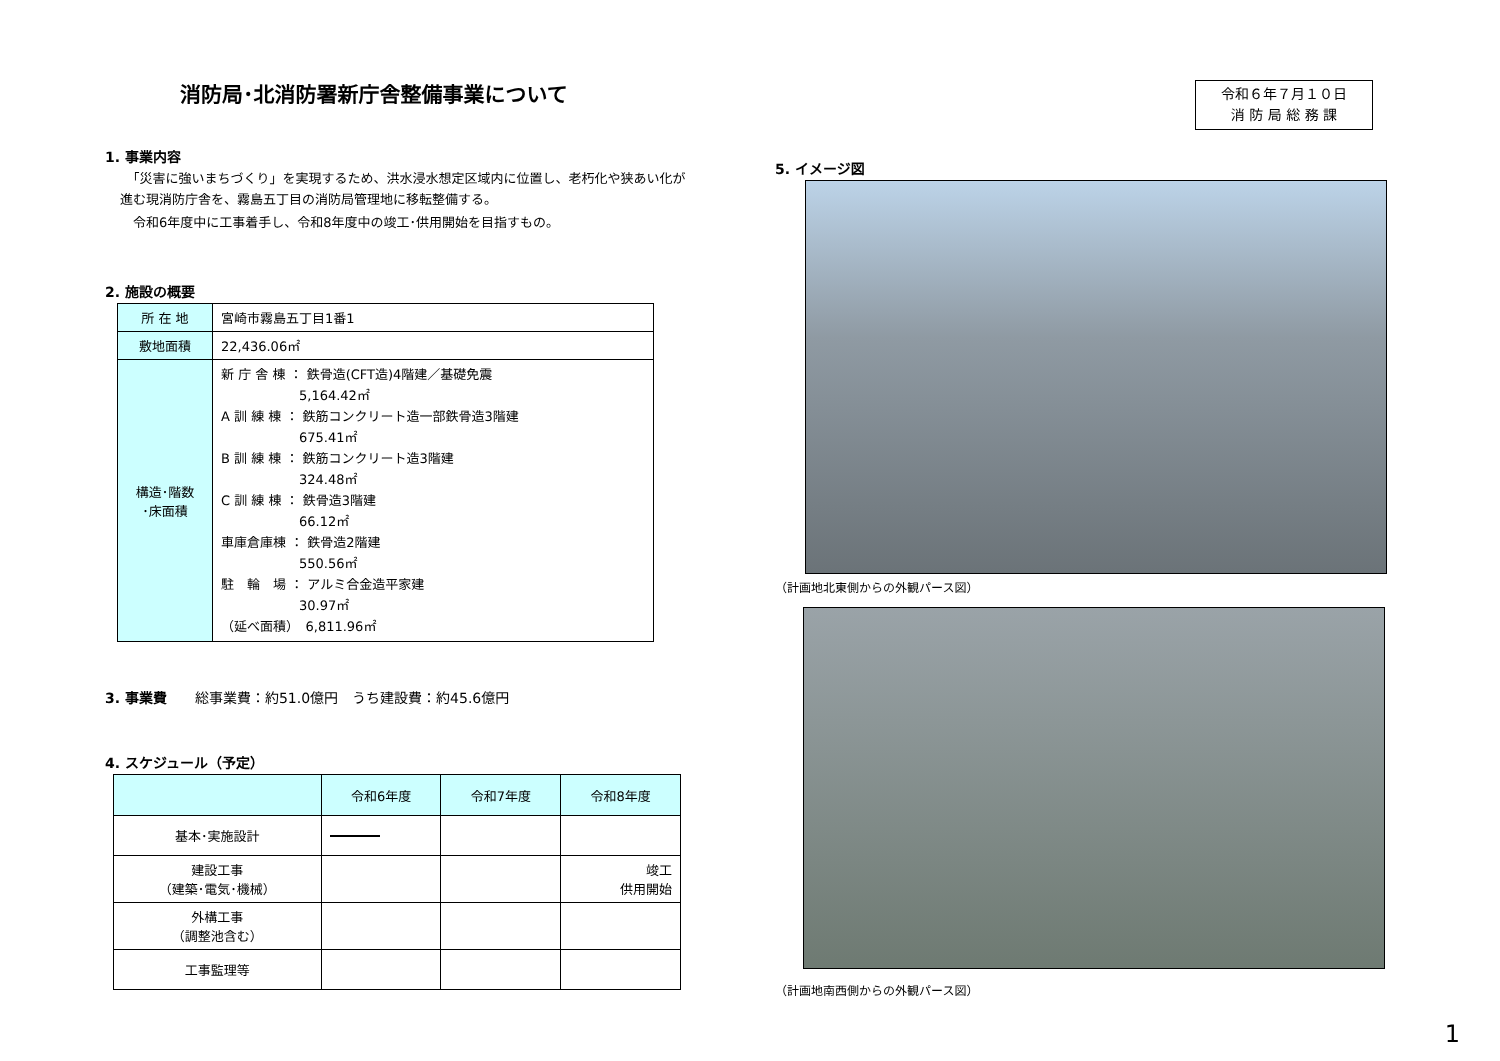消防局･北消防署新庁舎整備事業について
1. 事業内容
　「災害に強いまちづくり」を実現するため、洪水浸水想定区域内に位置し、老朽化や狭あい化が進む現消防庁舎を、霧島五丁目の消防局管理地に移転整備する。
　令和6年度中に工事着手し、令和8年度中の竣工･供用開始を目指すもの。
2. 施設の概要
| 所 在 地 | 宮崎市霧島五丁目1番1 |
| 敷地面積 | 22,436.06㎡ |
| 構造･階数 ･床面積 | 新 庁 舎 棟 ： 鉄骨造(CFT造)4階建／基礎免震 5,164.42㎡ A 訓 練 棟 ： 鉄筋コンクリート造一部鉄骨造3階建 675.41㎡ B 訓 練 棟 ： 鉄筋コンクリート造3階建 324.48㎡ C 訓 練 棟 ： 鉄骨造3階建 66.12㎡ 車庫倉庫棟 ： 鉄骨造2階建 550.56㎡ 駐 輪 場 ： アルミ合金造平家建 30.97㎡ （延べ面積） 6,811.96㎡ |
3. 事業費　　総事業費：約51.0億円　うち建設費：約45.6億円
4. スケジュール（予定）
| | 令和6年度 | 令和7年度 | 令和8年度 |
| --- | --- | --- | --- |
| 基本･実施設計 | | | |
| 建設工事 （建築･電気･機械） | | | 竣工 供用開始 |
| 外構工事 （調整池含む） | | | |
| 工事監理等 | | | |
令和６年７月１０日
消 防 局 総 務 課
5. イメージ図
（計画地北東側からの外観パース図）
（計画地南西側からの外観パース図）
1